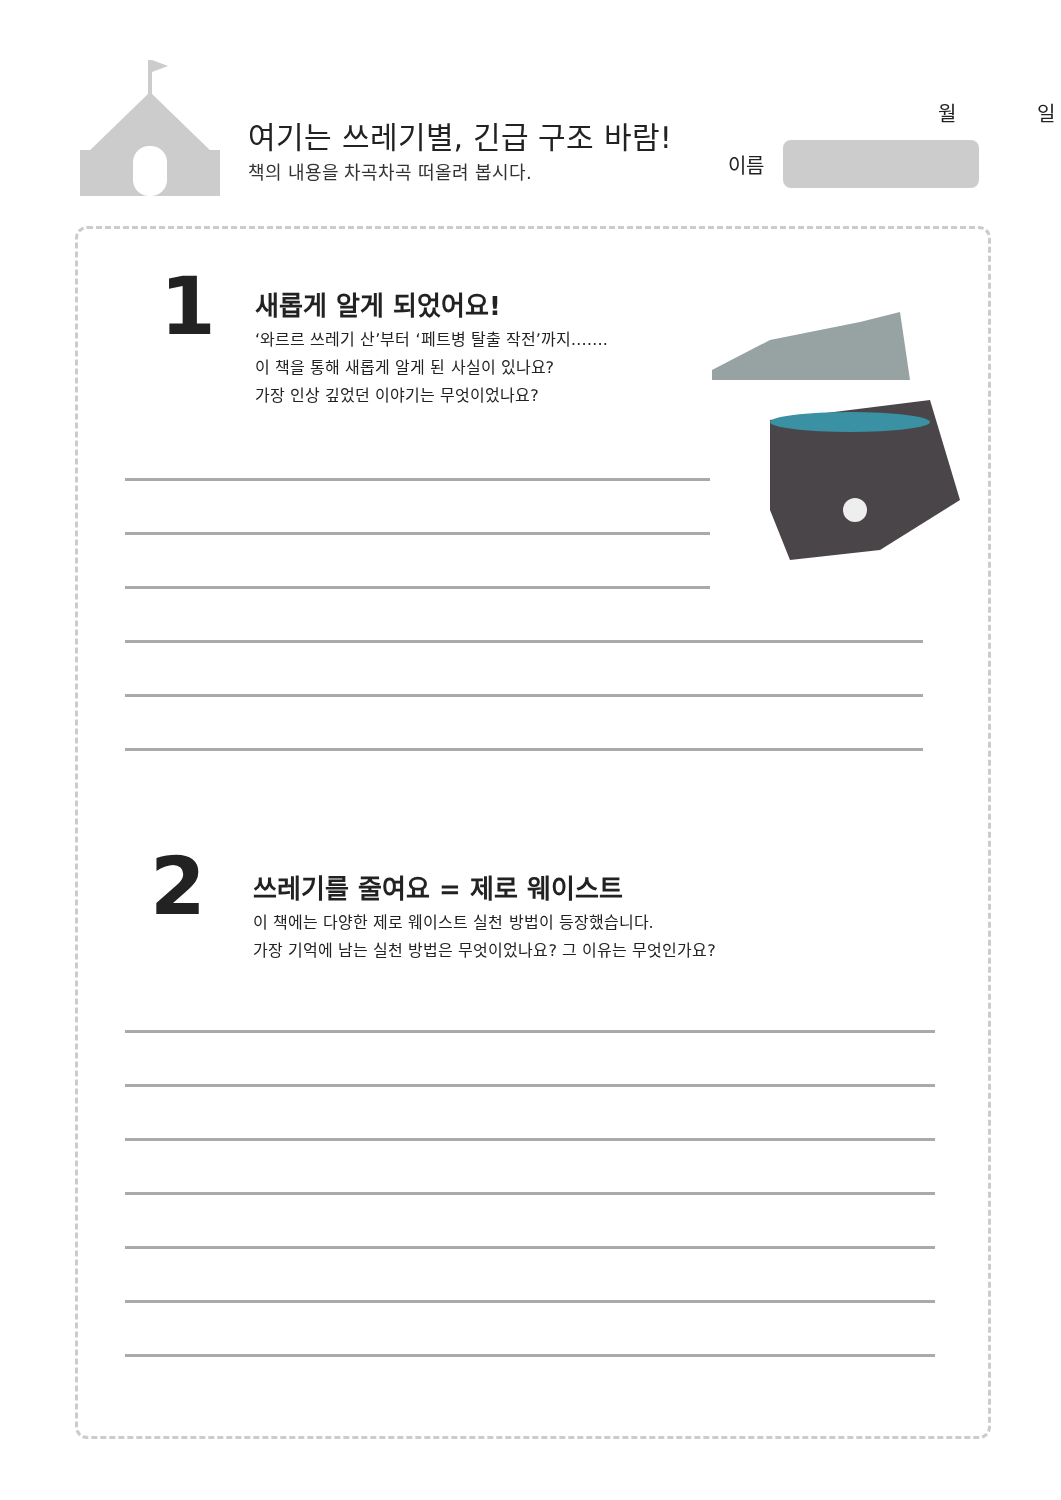여기는 쓰레기별, 긴급 구조 바람!
책의 내용을 차곡차곡 떠올려 봅시다.
월 일
이름
1
새롭게 알게 되었어요!
‘와르르 쓰레기 산’부터 ‘페트병 탈출 작전’까지…….
이 책을 통해 새롭게 알게 된 사실이 있나요?
가장 인상 깊었던 이야기는 무엇이었나요?
2
쓰레기를 줄여요 = 제로 웨이스트
이 책에는 다양한 제로 웨이스트 실천 방법이 등장했습니다.
가장 기억에 남는 실천 방법은 무엇이었나요? 그 이유는 무엇인가요?